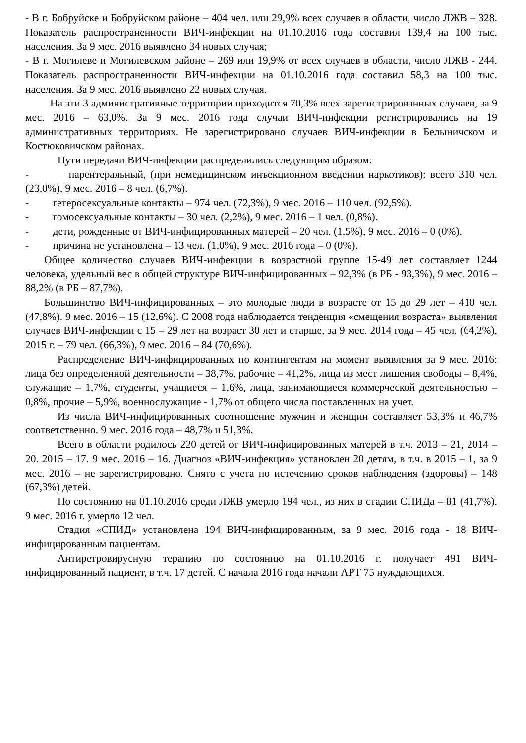- В г. Бобруйске и Бобруйском районе – 404 чел. или 29,9% всех случаев в области, число ЛЖВ – 328. Показатель распространенности ВИЧ-инфекции на 01.10.2016 года составил 139,4 на 100 тыс. населения. За 9 мес. 2016 выявлено 34 новых случая;
- В г. Могилеве и Могилевском районе – 269 или 19,9% от всех случаев в области, число ЛЖВ - 244. Показатель распространенности ВИЧ-инфекции на 01.10.2016 года составил 58,3 на 100 тыс. населения. За 9 мес. 2016 выявлено 22 новых случая.
На эти 3 административные территории приходится 70,3% всех зарегистрированных случаев, за 9 мес. 2016 – 63,0%. За 9 мес. 2016 года случаи ВИЧ-инфекции регистрировались на 19 административных территориях. Не зарегистрировано случаев ВИЧ-инфекции в Белыничском и Костюковичском районах.
Пути передачи ВИЧ-инфекции распределились следующим образом:
- парентеральный, (при немедицинском инъекционном введении наркотиков): всего 310 чел. (23,0%), 9 мес. 2016 – 8 чел. (6,7%).
- гетеросексуальные контакты – 974 чел. (72,3%), 9 мес. 2016 – 110 чел. (92,5%).
- гомосексуальные контакты – 30 чел. (2,2%), 9 мес. 2016 – 1 чел. (0,8%).
- дети, рожденные от ВИЧ-инфицированных матерей – 20 чел. (1,5%), 9 мес. 2016 – 0 (0%).
- причина не установлена – 13 чел. (1,0%), 9 мес. 2016 года – 0 (0%).
Общее количество случаев ВИЧ-инфекции в возрастной группе 15-49 лет составляет 1244 человека, удельный вес в общей структуре ВИЧ-инфицированных – 92,3% (в РБ - 93,3%), 9 мес. 2016 – 88,2% (в РБ – 87,7%).
Большинство ВИЧ-инфицированных – это молодые люди в возрасте от 15 до 29 лет – 410 чел. (47,8%). 9 мес. 2016 – 15 (12,6%). С 2008 года наблюдается тенденция «смещения возраста» выявления случаев ВИЧ-инфекции с 15 – 29 лет на возраст 30 лет и старше, за 9 мес. 2014 года – 45 чел. (64,2%), 2015 г. – 79 чел. (66,3%), 9 мес. 2016 – 84 (70,6%).
Распределение ВИЧ-инфицированных по контингентам на момент выявления за 9 мес. 2016: лица без определенной деятельности – 38,7%, рабочие – 41,2%, лица из мест лишения свободы – 8,4%, служащие – 1,7%, студенты, учащиеся – 1,6%, лица, занимающиеся коммерческой деятельностью – 0,8%, прочие – 5,9%, военнослужащие - 1,7% от общего числа поставленных на учет.
Из числа ВИЧ-инфицированных соотношение мужчин и женщин составляет 53,3% и 46,7% соответственно. 9 мес. 2016 года – 48,7% и 51,3%.
Всего в области родилось 220 детей от ВИЧ-инфицированных матерей в т.ч. 2013 – 21, 2014 – 20. 2015 – 17. 9 мес. 2016 – 16. Диагноз «ВИЧ-инфекция» установлен 20 детям, в т.ч. в 2015 – 1, за 9 мес. 2016 – не зарегистрировано. Снято с учета по истечению сроков наблюдения (здоровы) – 148 (67,3%) детей.
По состоянию на 01.10.2016 среди ЛЖВ умерло 194 чел., из них в стадии СПИДа – 81 (41,7%). 9 мес. 2016 г. умерло 12 чел.
Стадия «СПИД» установлена 194 ВИЧ-инфицированным, за 9 мес. 2016 года - 18 ВИЧ-инфицированным пациентам.
Антиретровирусную терапию по состоянию на 01.10.2016 г. получает 491 ВИЧ-инфицированный пациент, в т.ч. 17 детей. С начала 2016 года начали АРТ 75 нуждающихся.